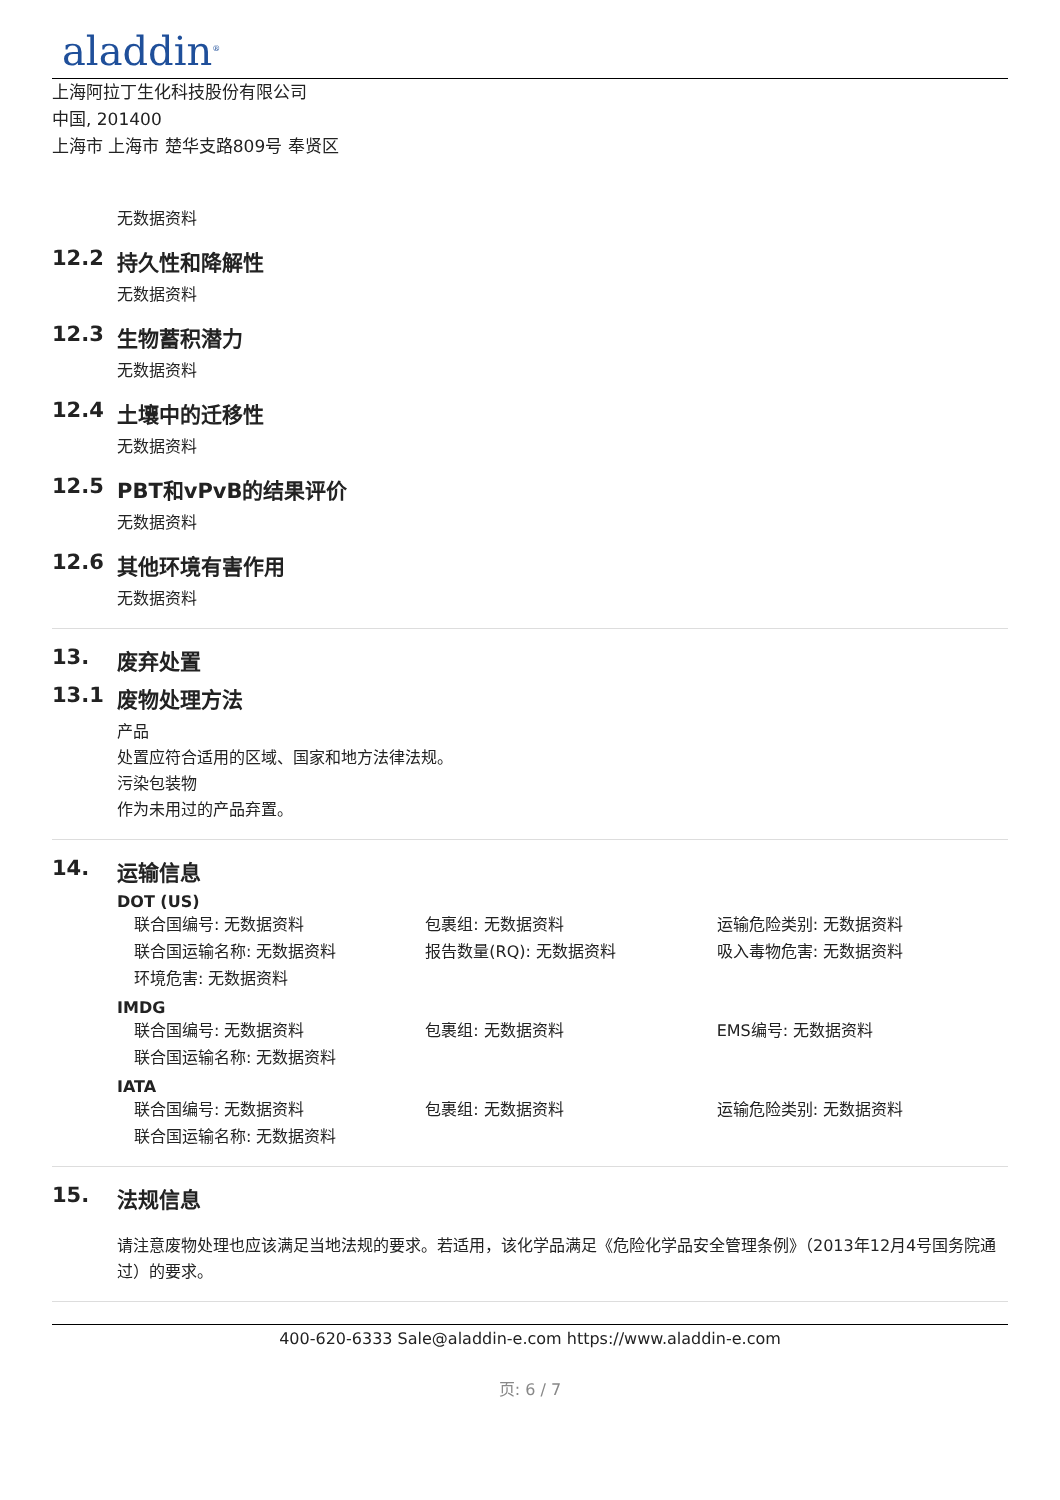aladdin<sup>®</sup>
上海阿拉丁生化科技股份有限公司
中国, 201400
上海市 上海市 楚华支路809号 奉贤区
无数据资料
12.2 持久性和降解性
无数据资料
12.3 生物蓄积潜力
无数据资料
12.4 土壤中的迁移性
无数据资料
12.5 PBT和vPvB的结果评价
无数据资料
12.6 其他环境有害作用
无数据资料
13. 废弃处置
13.1 废物处理方法
产品
处置应符合适用的区域、国家和地方法律法规。
污染包装物
作为未用过的产品弃置。
14. 运输信息
DOT (US)
联合国编号: 无数据资料 包裹组: 无数据资料 运输危险类别: 无数据资料
联合国运输名称: 无数据资料 报告数量(RQ): 无数据资料 吸入毒物危害: 无数据资料
环境危害: 无数据资料
IMDG
联合国编号: 无数据资料 包裹组: 无数据资料 EMS编号: 无数据资料
联合国运输名称: 无数据资料
IATA
联合国编号: 无数据资料 包裹组: 无数据资料 运输危险类别: 无数据资料
联合国运输名称: 无数据资料
15. 法规信息
请注意废物处理也应该满足当地法规的要求。若适用，该化学品满足《危险化学品安全管理条例》（2013年12月4号国务院通过）的要求。
400-620-6333 Sale@aladdin-e.com https://www.aladdin-e.com
页: 6 / 7